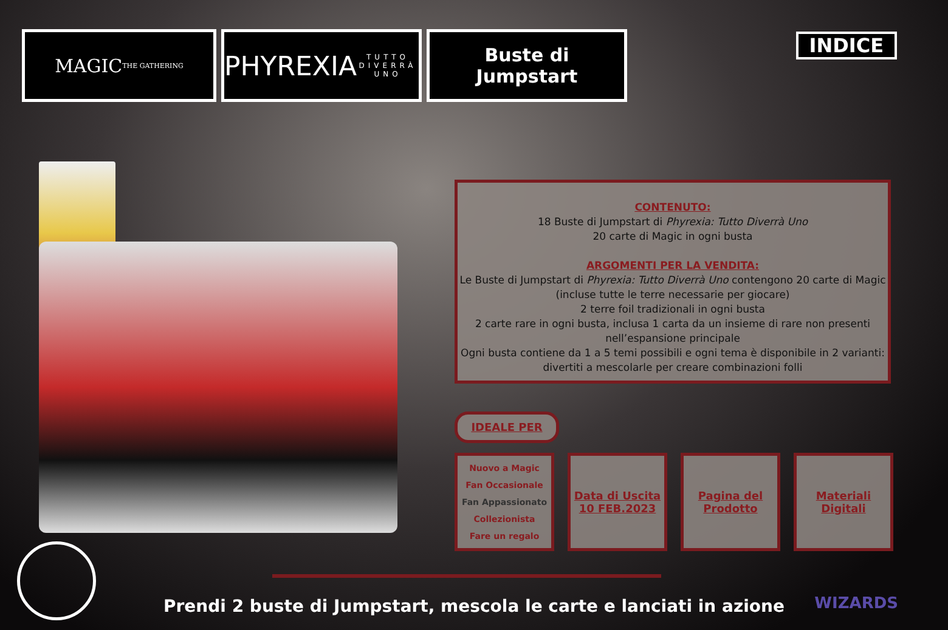MAGIC
THE GATHERING
PHYREXIA
TUTTO DIVERRÀ UNO
Buste di
Jumpstart
INDICE
CONTENUTO:
18 Buste di Jumpstart di Phyrexia: Tutto Diverrà Uno
20 carte di Magic in ogni busta
ARGOMENTI PER LA VENDITA:
Le Buste di Jumpstart di Phyrexia: Tutto Diverrà Uno contengono 20 carte di Magic (incluse tutte le terre necessarie per giocare)
2 terre foil tradizionali in ogni busta
2 carte rare in ogni busta, inclusa 1 carta da un insieme di rare non presenti nell’espansione principale
Ogni busta contiene da 1 a 5 temi possibili e ogni tema è disponibile in 2 varianti: divertiti a mescolarle per creare combinazioni folli
IDEALE PER
Nuovo a Magic
Fan Occasionale
Fan Appassionato
Collezionista
Fare un regalo
Data di Uscita
10 FEB.2023
Pagina del
Prodotto
Materiali
Digitali
Prendi 2 buste di Jumpstart, mescola le carte e lanciati in azione WIZARDS